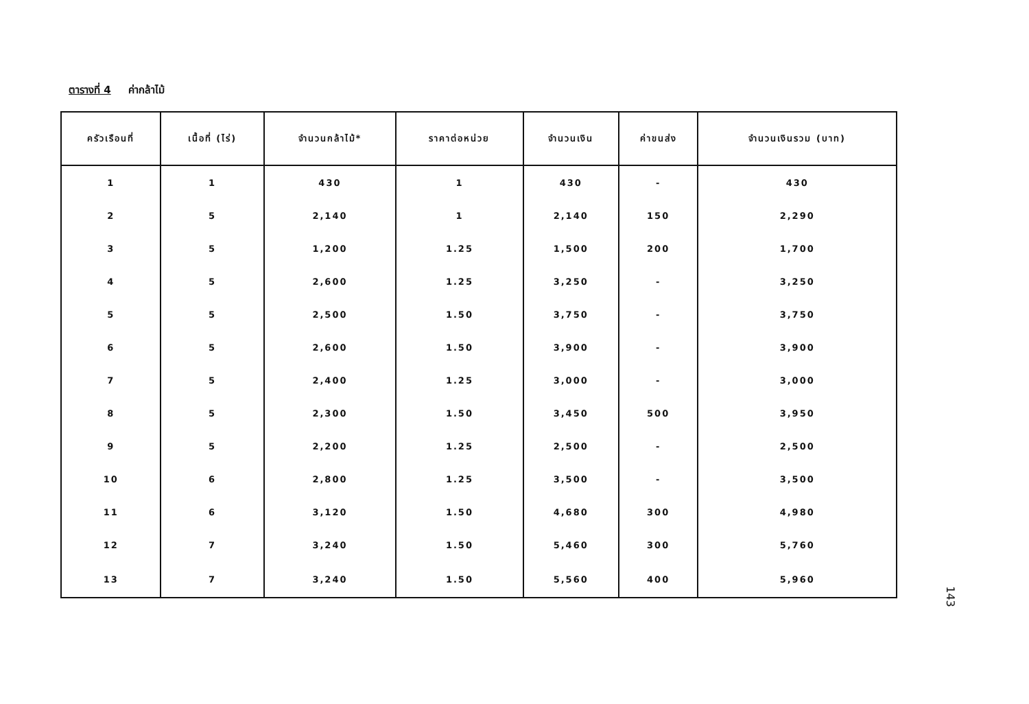ตารางที่ 4 ค่ากล้าไม้
| ครัวเรือนที่ | เนื้อที่ (ไร่) | จำนวนกล้าไม้* | ราคาต่อหน่วย | จำนวนเงิน | ค่าขนส่ง | จำนวนเงินรวม (บาท) |
| --- | --- | --- | --- | --- | --- | --- |
| 1 | 1 | 430 | 1 | 430 | - | 430 |
| 2 | 5 | 2,140 | 1 | 2,140 | 150 | 2,290 |
| 3 | 5 | 1,200 | 1.25 | 1,500 | 200 | 1,700 |
| 4 | 5 | 2,600 | 1.25 | 3,250 | - | 3,250 |
| 5 | 5 | 2,500 | 1.50 | 3,750 | - | 3,750 |
| 6 | 5 | 2,600 | 1.50 | 3,900 | - | 3,900 |
| 7 | 5 | 2,400 | 1.25 | 3,000 | - | 3,000 |
| 8 | 5 | 2,300 | 1.50 | 3,450 | 500 | 3,950 |
| 9 | 5 | 2,200 | 1.25 | 2,500 | - | 2,500 |
| 10 | 6 | 2,800 | 1.25 | 3,500 | - | 3,500 |
| 11 | 6 | 3,120 | 1.50 | 4,680 | 300 | 4,980 |
| 12 | 7 | 3,240 | 1.50 | 5,460 | 300 | 5,760 |
| 13 | 7 | 3,240 | 1.50 | 5,560 | 400 | 5,960 |
143